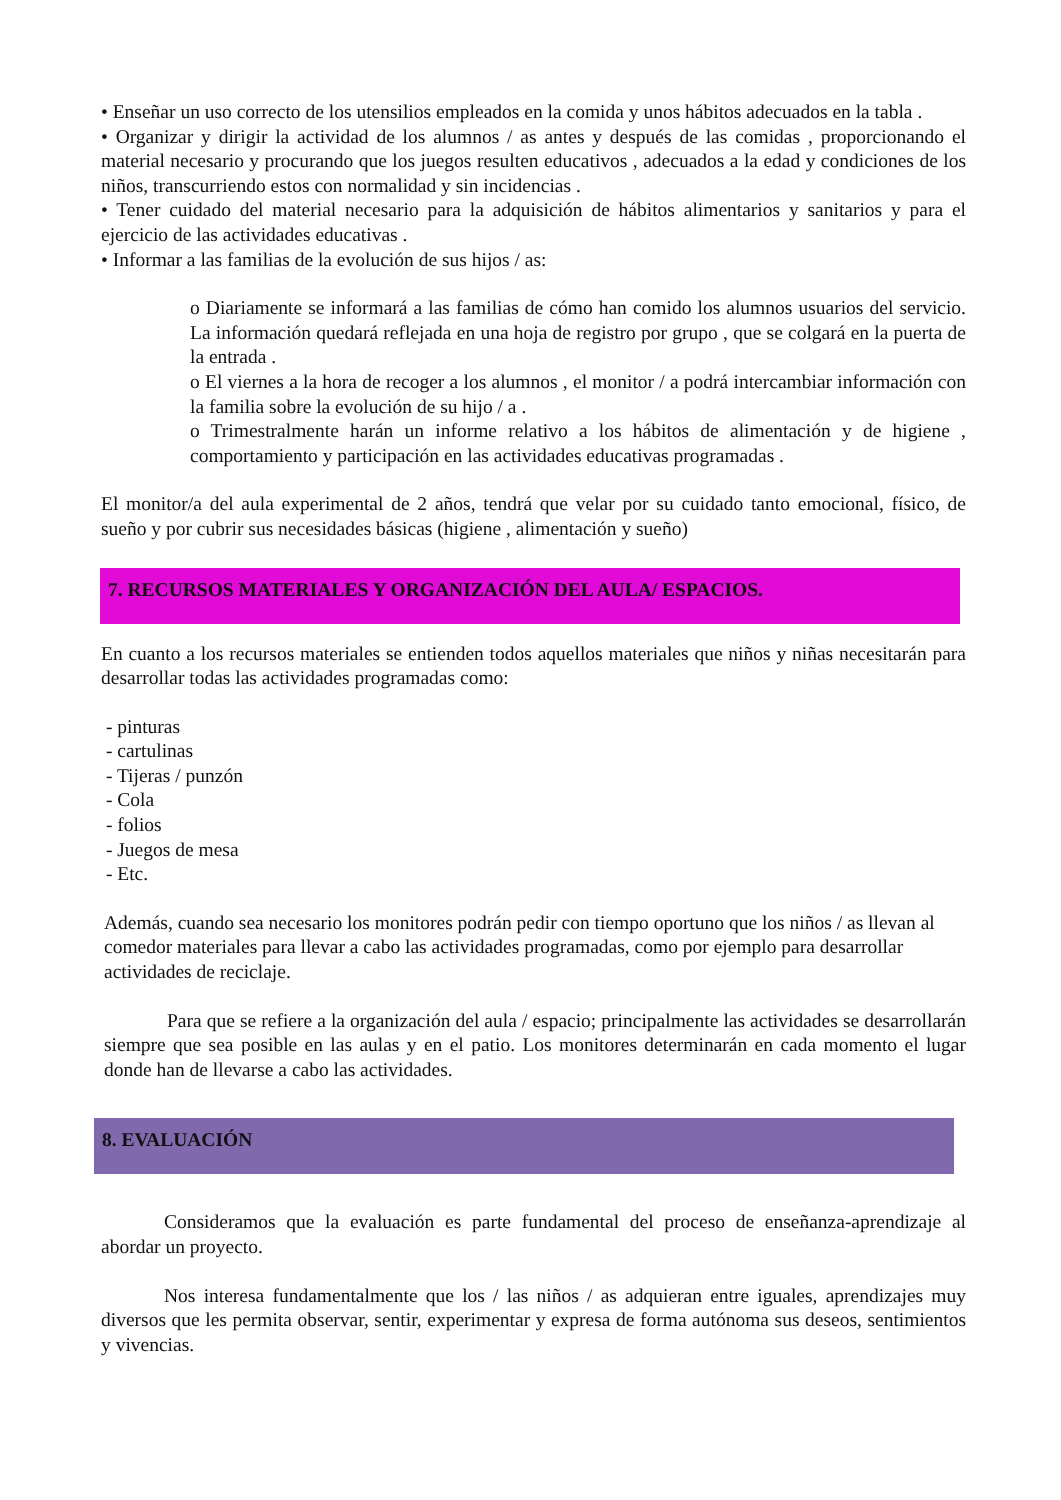• Enseñar un uso correcto de los utensilios empleados en la comida y unos hábitos adecuados en la tabla .
• Organizar y dirigir la actividad de los alumnos / as antes y después de las comidas , proporcionando el material necesario y procurando que los juegos resulten educativos , adecuados a la edad y condiciones de los niños, transcurriendo estos con normalidad y sin incidencias .
• Tener cuidado del material necesario para la adquisición de hábitos alimentarios y sanitarios y para el ejercicio de las actividades educativas .
• Informar a las familias de la evolución de sus hijos / as:
o Diariamente se informará a las familias de cómo han comido los alumnos usuarios del servicio. La información quedará reflejada en una hoja de registro por grupo , que se colgará en la puerta de la entrada .
o El viernes a la hora de recoger a los alumnos , el monitor / a podrá intercambiar información con la familia sobre la evolución de su hijo / a .
o Trimestralmente harán un informe relativo a los hábitos de alimentación y de higiene , comportamiento y participación en las actividades educativas programadas .
El monitor/a del aula experimental de 2 años, tendrá que velar por su cuidado tanto emocional, físico, de sueño y por cubrir sus necesidades básicas (higiene , alimentación y sueño)
7. RECURSOS MATERIALES Y ORGANIZACIÓN DEL AULA/ ESPACIOS.
En cuanto a los recursos materiales se entienden todos aquellos materiales que niños y niñas necesitarán para desarrollar todas las actividades programadas como:
- pinturas
- cartulinas
- Tijeras / punzón
- Cola
- folios
- Juegos de mesa
- Etc.
Además, cuando sea necesario los monitores podrán pedir con tiempo oportuno que los niños / as llevan al comedor materiales para llevar a cabo las actividades programadas, como por ejemplo para desarrollar actividades de reciclaje.
Para que se refiere a la organización del aula / espacio; principalmente las actividades se desarrollarán siempre que sea posible en las aulas y en el patio. Los monitores determinarán en cada momento el lugar donde han de llevarse a cabo las actividades.
8. EVALUACIÓN
Consideramos que la evaluación es parte fundamental del proceso de enseñanza-aprendizaje al abordar un proyecto.
Nos interesa fundamentalmente que los / las niños / as adquieran entre iguales, aprendizajes muy diversos que les permita observar, sentir, experimentar y expresa de forma autónoma sus deseos, sentimientos y vivencias.